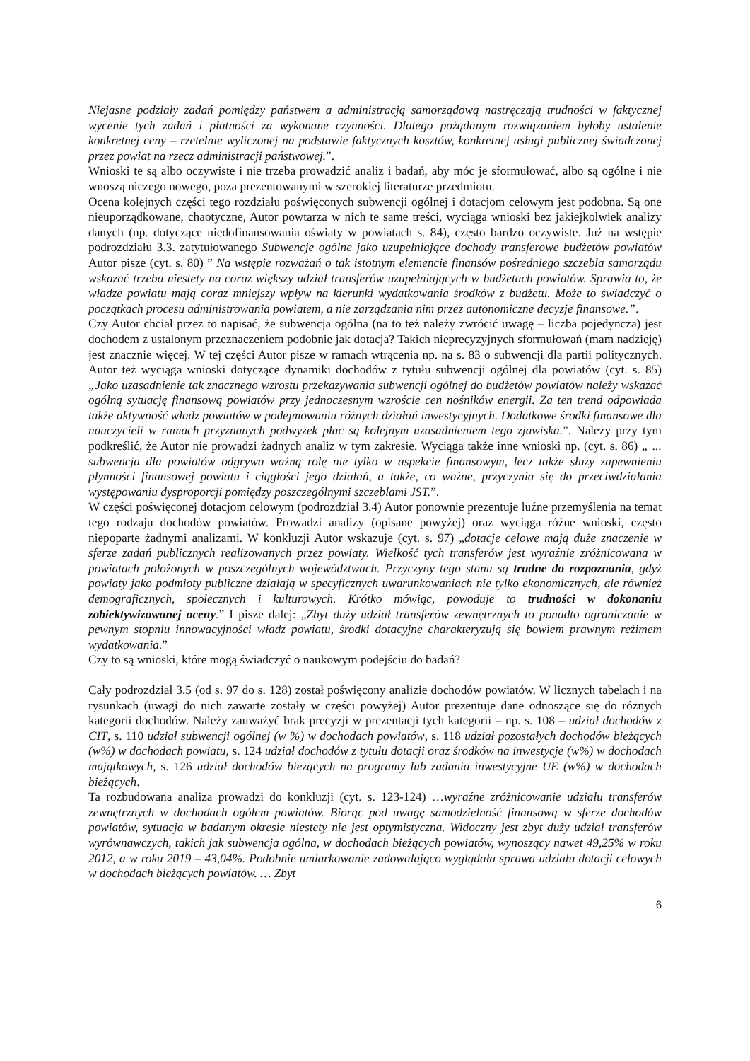Niejasne podziały zadań pomiędzy państwem a administracją samorządową nastręczają trudności w faktycznej wycenie tych zadań i płatności za wykonane czynności. Dlatego pożądanym rozwiązaniem byłoby ustalenie konkretnej ceny – rzetelnie wyliczonej na podstawie faktycznych kosztów, konkretnej usługi publicznej świadczonej przez powiat na rzecz administracji państwowej.”.
Wnioski te są albo oczywiste i nie trzeba prowadzić analiz i badań, aby móc je sformułować, albo są ogólne i nie wnoszą niczego nowego, poza prezentowanymi w szerokiej literaturze przedmiotu.
Ocena kolejnych części tego rozdziału poświęconych subwencji ogólnej i dotacjom celowym jest podobna. Są one nieuporządkowane, chaotyczne, Autor powtarza w nich te same treści, wyciąga wnioski bez jakiejkolwiek analizy danych (np. dotyczące niedofinansowania oświaty w powiatach s. 84), często bardzo oczywiste. Już na wstępie podrozdziału 3.3. zatytułowanego Subwencje ogólne jako uzupełniające dochody transferowe budżetów powiatów Autor pisze (cyt. s. 80) ” Na wstępie rozważań o tak istotnym elemencie finansów pośredniego szczebla samorządu wskazać trzeba niestety na coraz większy udział transferów uzupełniających w budżetach powiatów. Sprawia to, że władze powiatu mają coraz mniejszy wpływ na kierunki wydatkowania środków z budżetu. Może to świadczyć o początkach procesu administrowania powiatem, a nie zarządzania nim przez autonomiczne decyzje finansowe.”.
Czy Autor chciał przez to napisać, że subwencja ogólna (na to też należy zwrócić uwagę – liczba pojedyncza) jest dochodem z ustalonym przeznaczeniem podobnie jak dotacja? Takich nieprecyzyjnych sformułowań (mam nadzieję) jest znacznie więcej. W tej części Autor pisze w ramach wtrącenia np. na s. 83 o subwencji dla partii politycznych. Autor też wyciąga wnioski dotyczące dynamiki dochodów z tytułu subwencji ogólnej dla powiatów (cyt. s. 85) „Jako uzasadnienie tak znacznego wzrostu przekazywania subwencji ogólnej do budżetów powiatów należy wskazać ogólną sytuację finansową powiatów przy jednoczesnym wzroście cen nośników energii. Za ten trend odpowiada także aktywność władz powiatów w podejmowaniu różnych działań inwestycyjnych. Dodatkowe środki finansowe dla nauczycieli w ramach przyznanych podwyżek płac są kolejnym uzasadnieniem tego zjawiska.”. Należy przy tym podkreślić, że Autor nie prowadzi żadnych analiz w tym zakresie. Wyciąga także inne wnioski np. (cyt. s. 86) „ ... subwencja dla powiatów odgrywa ważną rolę nie tylko w aspekcie finansowym, lecz także służy zapewnieniu płynności finansowej powiatu i ciągłości jego działań, a także, co ważne, przyczynia się do przeciwdziałania występowaniu dysproporcji pomiędzy poszczególnymi szczeblami JST.”.
W części poświęconej dotacjom celowym (podrozdział 3.4) Autor ponownie prezentuje luźne przemyślenia na temat tego rodzaju dochodów powiatów. Prowadzi analizy (opisane powyżej) oraz wyciąga różne wnioski, często niepoparte żadnymi analizami. W konkluzji Autor wskazuje (cyt. s. 97) „dotacje celowe mają duże znaczenie w sferze zadań publicznych realizowanych przez powiaty. Wielkość tych transferów jest wyraźnie zróżnicowana w powiatach położonych w poszczególnych województwach. Przyczyny tego stanu są trudne do rozpoznania, gdyż powiaty jako podmioty publiczne działają w specyficznych uwarunkowaniach nie tylko ekonomicznych, ale również demograficznych, społecznych i kulturowych. Krótko mówiąc, powoduje to trudności w dokonaniu zobiektywizowanej oceny.” I pisze dalej: „Zbyt duży udział transferów zewnętrznych to ponadto ograniczanie w pewnym stopniu innowacyjności władz powiatu, środki dotacyjne charakteryzują się bowiem prawnym reżimem wydatkowania.”
Czy to są wnioski, które mogą świadczyć o naukowym podejściu do badań?
Cały podrozdział 3.5 (od s. 97 do s. 128) został poświęcony analizie dochodów powiatów. W licznych tabelach i na rysunkach (uwagi do nich zawarte zostały w części powyżej) Autor prezentuje dane odnoszące się do różnych kategorii dochodów. Należy zauważyć brak precyzji w prezentacji tych kategorii – np. s. 108 – udział dochodów z CIT, s. 110 udział subwencji ogólnej (w %) w dochodach powiatów, s. 118 udział pozostałych dochodów bieżących (w%) w dochodach powiatu, s. 124 udział dochodów z tytułu dotacji oraz środków na inwestycje (w%) w dochodach majątkowych, s. 126 udział dochodów bieżących na programy lub zadania inwestycyjne UE (w%) w dochodach bieżących.
Ta rozbudowana analiza prowadzi do konkluzji (cyt. s. 123-124) …wyraźne zróżnicowanie udziału transferów zewnętrznych w dochodach ogółem powiatów. Biorąc pod uwagę samodzielność finansową w sferze dochodów powiatów, sytuacja w badanym okresie niestety nie jest optymistyczna. Widoczny jest zbyt duży udział transferów wyrównawczych, takich jak subwencja ogólna, w dochodach bieżących powiatów, wynoszący nawet 49,25% w roku 2012, a w roku 2019 – 43,04%. Podobnie umiarkowanie zadowalająco wyglądała sprawa udziału dotacji celowych w dochodach bieżących powiatów. … Zbyt
6